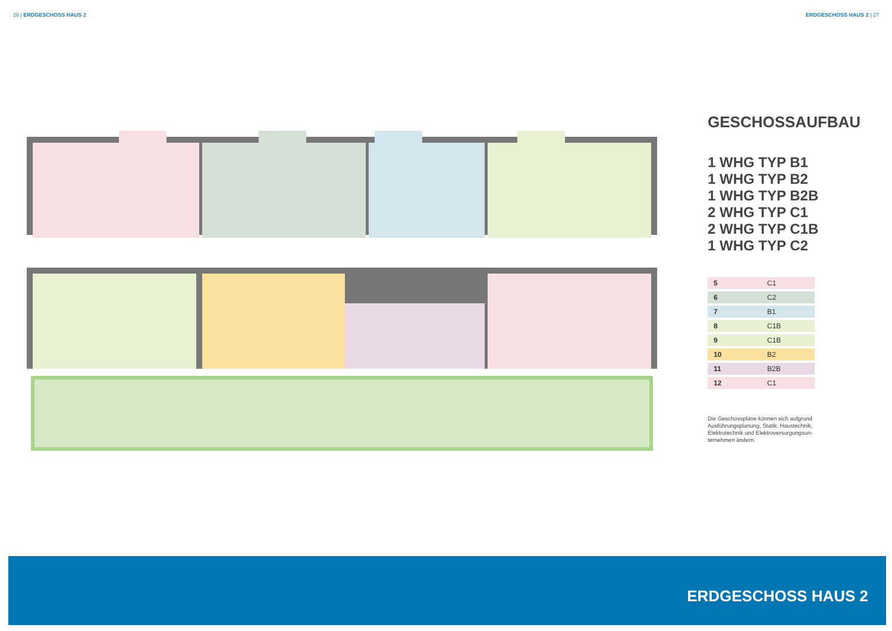26 | ERDGESCHOSS HAUS 2 ERDGESCHOSS HAUS 2 | 27
GESCHOSSAUFBAU
1 WHG TYP B1
1 WHG TYP B2
1 WHG TYP B2B
2 WHG TYP C1
2 WHG TYP C1B
1 WHG TYP C2
| 5 | C1 |
| 6 | C2 |
| 7 | B1 |
| 8 | C1B |
| 9 | C1B |
| 10 | B2 |
| 11 | B2B |
| 12 | C1 |
Die Geschosspläne können sich aufgrund Ausführungsplanung, Statik, Haustechnik, Elektrotechnik und Elektroversorgungsun- ternehmen ändern.
ERDGESCHOSS HAUS 2